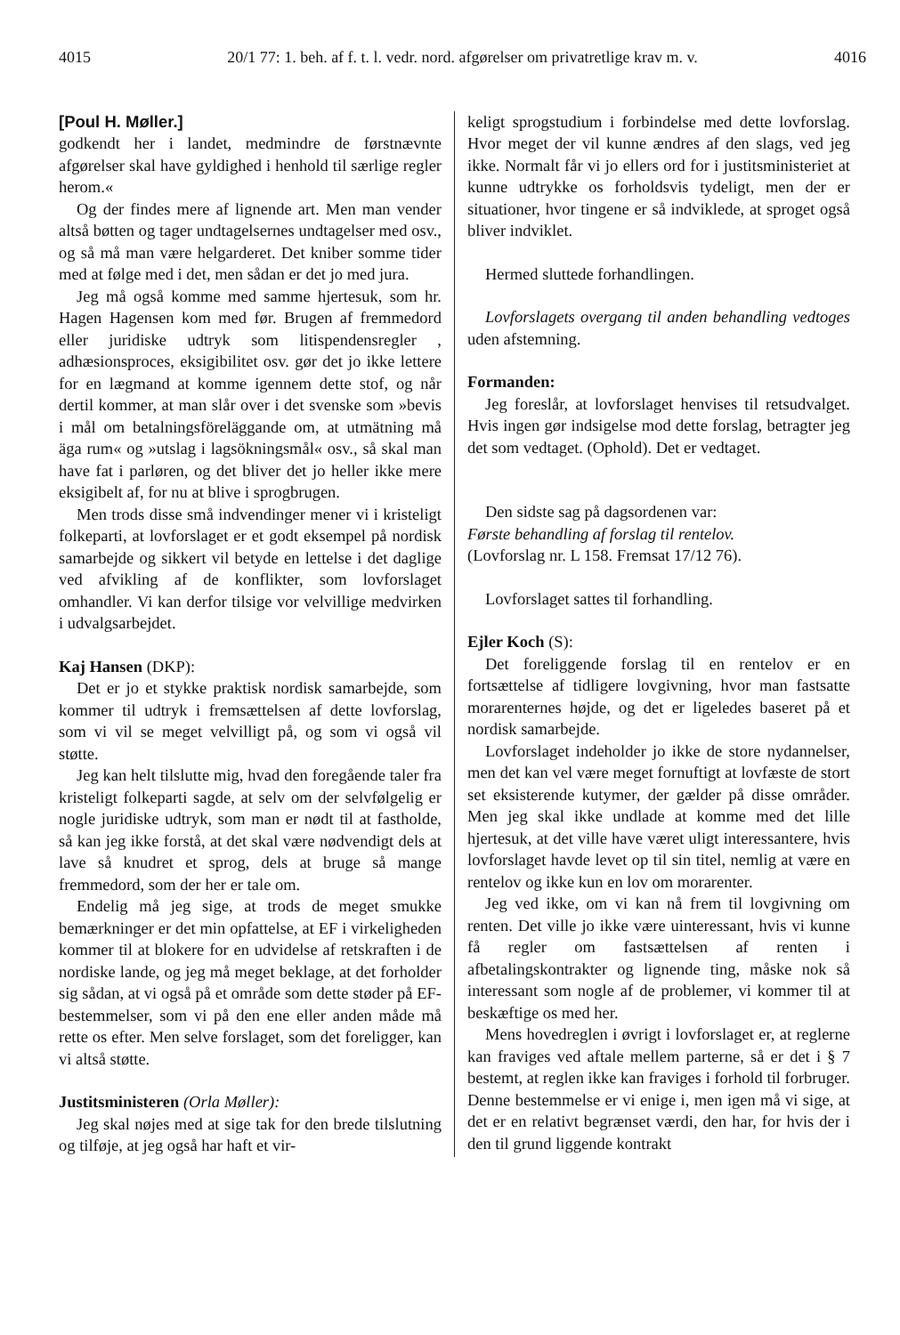4015 20/1 77: 1. beh. af f. t. l. vedr. nord. afgørelser om privatretlige krav m. v. 4016
[Poul H. Møller.]
godkendt her i landet, medmindre de førstnævnte afgørelser skal have gyldighed i henhold til særlige regler herom.«
Og der findes mere af lignende art. Men man vender altså bøtten og tager undtagelsernes undtagelser med osv., og så må man være helgarderet. Det kniber somme tider med at følge med i det, men sådan er det jo med jura.
Jeg må også komme med samme hjertesuk, som hr. Hagen Hagensen kom med før. Brugen af fremmedord eller juridiske udtryk som litispendensregler , adhæsionsproces, eksigibilitet osv. gør det jo ikke lettere for en lægmand at komme igennem dette stof, og når dertil kommer, at man slår over i det svenske som »bevis i mål om betalningsföreläggande om, at utmätning må äga rum« og »utslag i lagsökningsmål« osv., så skal man have fat i parløren, og det bliver det jo heller ikke mere eksigibelt af, for nu at blive i sprogbrugen.
Men trods disse små indvendinger mener vi i kristeligt folkeparti, at lovforslaget er et godt eksempel på nordisk samarbejde og sikkert vil betyde en lettelse i det daglige ved afvikling af de konflikter, som lovforslaget omhandler. Vi kan derfor tilsige vor velvillige medvirken i udvalgsarbejdet.
Kaj Hansen (DKP):
Det er jo et stykke praktisk nordisk samarbejde, som kommer til udtryk i fremsættelsen af dette lovforslag, som vi vil se meget velvilligt på, og som vi også vil støtte.
Jeg kan helt tilslutte mig, hvad den foregående taler fra kristeligt folkeparti sagde, at selv om der selvfølgelig er nogle juridiske udtryk, som man er nødt til at fastholde, så kan jeg ikke forstå, at det skal være nødvendigt dels at lave så knudret et sprog, dels at bruge så mange fremmedord, som der her er tale om.
Endelig må jeg sige, at trods de meget smukke bemærkninger er det min opfattelse, at EF i virkeligheden kommer til at blokere for en udvidelse af retskraften i de nordiske lande, og jeg må meget beklage, at det forholder sig sådan, at vi også på et område som dette støder på EF-bestemmelser, som vi på den ene eller anden måde må rette os efter. Men selve forslaget, som det foreligger, kan vi altså støtte.
Justitsministeren (Orla Møller):
Jeg skal nøjes med at sige tak for den brede tilslutning og tilføje, at jeg også har haft et vir-
keligt sprogstudium i forbindelse med dette lovforslag. Hvor meget der vil kunne ændres af den slags, ved jeg ikke. Normalt får vi jo ellers ord for i justitsministeriet at kunne udtrykke os forholdsvis tydeligt, men der er situationer, hvor tingene er så indviklede, at sproget også bliver indviklet.
Hermed sluttede forhandlingen.
Lovforslagets overgang til anden behandling vedtoges uden afstemning.
Formanden:
Jeg foreslår, at lovforslaget henvises til retsudvalget. Hvis ingen gør indsigelse mod dette forslag, betragter jeg det som vedtaget. (Ophold). Det er vedtaget.
Den sidste sag på dagsordenen var:
Første behandling af forslag til rentelov.
(Lovforslag nr. L 158. Fremsat 17/12 76).
Lovforslaget sattes til forhandling.
Ejler Koch (S):
Det foreliggende forslag til en rentelov er en fortsættelse af tidligere lovgivning, hvor man fastsatte morarenternes højde, og det er ligeledes baseret på et nordisk samarbejde.
Lovforslaget indeholder jo ikke de store nydannelser, men det kan vel være meget fornuftigt at lovfæste de stort set eksisterende kutymer, der gælder på disse områder. Men jeg skal ikke undlade at komme med det lille hjertesuk, at det ville have været uligt interessantere, hvis lovforslaget havde levet op til sin titel, nemlig at være en rentelov og ikke kun en lov om morarenter.
Jeg ved ikke, om vi kan nå frem til lovgivning om renten. Det ville jo ikke være uinteressant, hvis vi kunne få regler om fastsættelsen af renten i afbetalingskontrakter og lignende ting, måske nok så interessant som nogle af de problemer, vi kommer til at beskæftige os med her.
Mens hovedreglen i øvrigt i lovforslaget er, at reglerne kan fraviges ved aftale mellem parterne, så er det i § 7 bestemt, at reglen ikke kan fraviges i forhold til forbruger. Denne bestemmelse er vi enige i, men igen må vi sige, at det er en relativt begrænset værdi, den har, for hvis der i den til grund liggende kontrakt